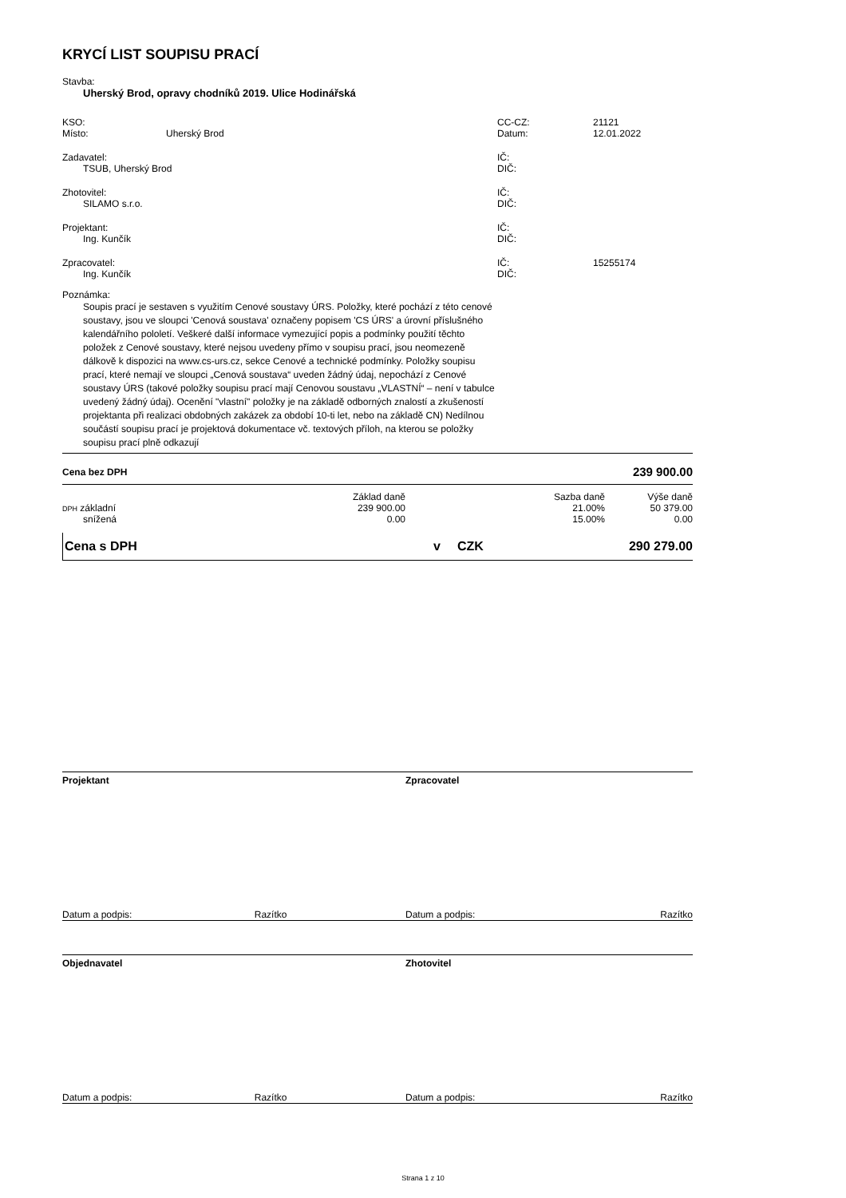KRYCÍ LIST SOUPISU PRACÍ
Stavba:
Uherský Brod, opravy chodníků 2019. Ulice Hodinářská
| KSO: | | CC-CZ: | 21121 |
| Místo: | Uherský Brod | Datum: | 12.01.2022 |
| Zadavatel: | | IČ: | |
| TSUB, Uherský Brod | | DIČ: | |
| Zhotovitel: | | IČ: | |
| SILAMO s.r.o. | | DIČ: | |
| Projektant: | | IČ: | |
| Ing. Kunčík | | DIČ: | |
| Zpracovatel: | | IČ: | 15255174 |
| Ing. Kunčík | | DIČ: | |
Poznámka:
Soupis prací je sestaven s využitím Cenové soustavy ÚRS. Položky, které pochází z této cenové soustavy, jsou ve sloupci 'Cenová soustava' označeny popisem 'CS ÚRS' a úrovní příslušného kalendářního pololetí. Veškeré další informace vymezující popis a podmínky použití těchto položek z Cenové soustavy, které nejsou uvedeny přímo v soupisu prací, jsou neomezeně dálkově k dispozici na www.cs-urs.cz, sekce Cenové a technické podmínky. Položky soupisu prací, které nemají ve sloupci „Cenová soustava“ uveden žádný údaj, nepochází z Cenové soustavy ÚRS (takové položky soupisu prací mají Cenovou soustavu „VLASTNÍ“ – není v tabulce uvedený žádný údaj). Ocenění "vlastní" položky je na základě odborných znalostí a zkušeností projektanta při realizaci obdobných zakázek za období 10-ti let, nebo na základě CN) Nedílnou součástí soupisu prací je projektová dokumentace vč. textových příloh, na kterou se položky soupisu prací plně odkazují
| Cena bez DPH | 239 900.00 |
| | Základ daně | Sazba daně | Výše daně |
| DPH základní | 239 900.00 | 21.00% | 50 379.00 |
| snížená | 0.00 | 15.00% | 0.00 |
| Cena s DPH | v | CZK | 290 279.00 |
| Projektant | Zpracovatel | |
| Datum a podpis: Razítko | Datum a podpis: | Razítko |
| Objednavatel | Zhotovitel | |
| Datum a podpis: Razítko | Datum a podpis: | Razítko |
Strana 1 z 10